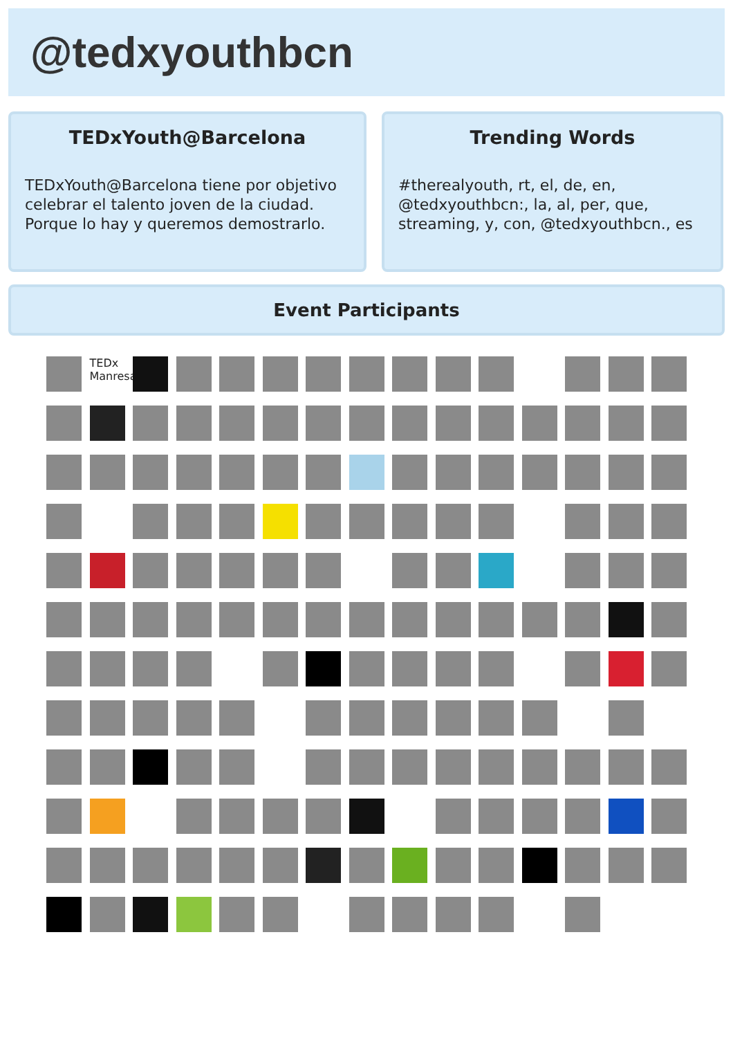@tedxyouthbcn
TEDxYouth@Barcelona
TEDxYouth@Barcelona tiene por objetivo celebrar el talento joven de la ciudad. Porque lo hay y queremos demostrarlo.
Trending Words
#therealyouth, rt, el, de, en, @tedxyouthbcn:, la, al, per, que, streaming, y, con, @tedxyouthbcn., es
Event Participants
TEDx Manresa